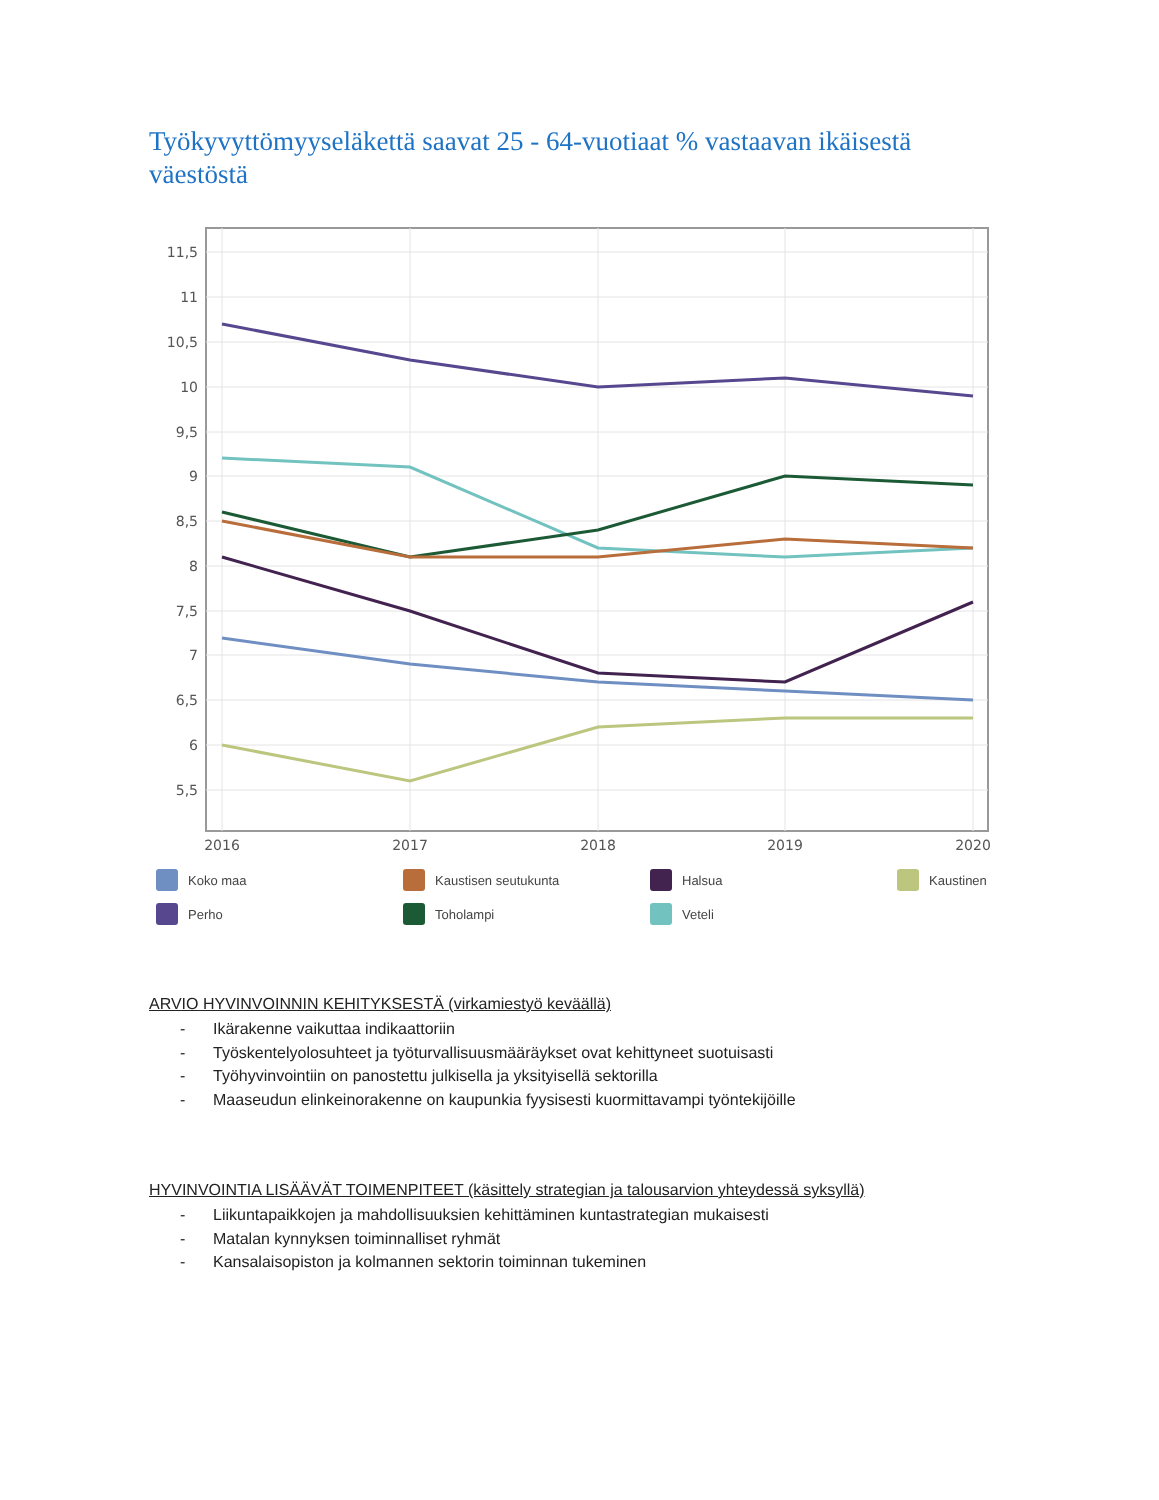Työkyvyttömyyseläkettä saavat 25 - 64-vuotiaat % vastaavan ikäisestä väestöstä
11,5
11
10,5
10
9,5
9
8,5
8
7,5
7
6,5
6
5,5
2016
2017
2018
2019
2020
Koko maa
Kaustisen seutukunta
Halsua
Kaustinen
Perho
Toholampi
Veteli
ARVIO HYVINVOINNIN KEHITYKSESTÄ (virkamiestyö keväällä)
- Ikärakenne vaikuttaa indikaattoriin
- Työskentelyolosuhteet ja työturvallisuusmääräykset ovat kehittyneet suotuisasti
- Työhyvinvointiin on panostettu julkisella ja yksityisellä sektorilla
- Maaseudun elinkeinorakenne on kaupunkia fyysisesti kuormittavampi työntekijöille
HYVINVOINTIA LISÄÄVÄT TOIMENPITEET (käsittely strategian ja talousarvion yhteydessä syksyllä)
- Liikuntapaikkojen ja mahdollisuuksien kehittäminen kuntastrategian mukaisesti
- Matalan kynnyksen toiminnalliset ryhmät
- Kansalaisopiston ja kolmannen sektorin toiminnan tukeminen